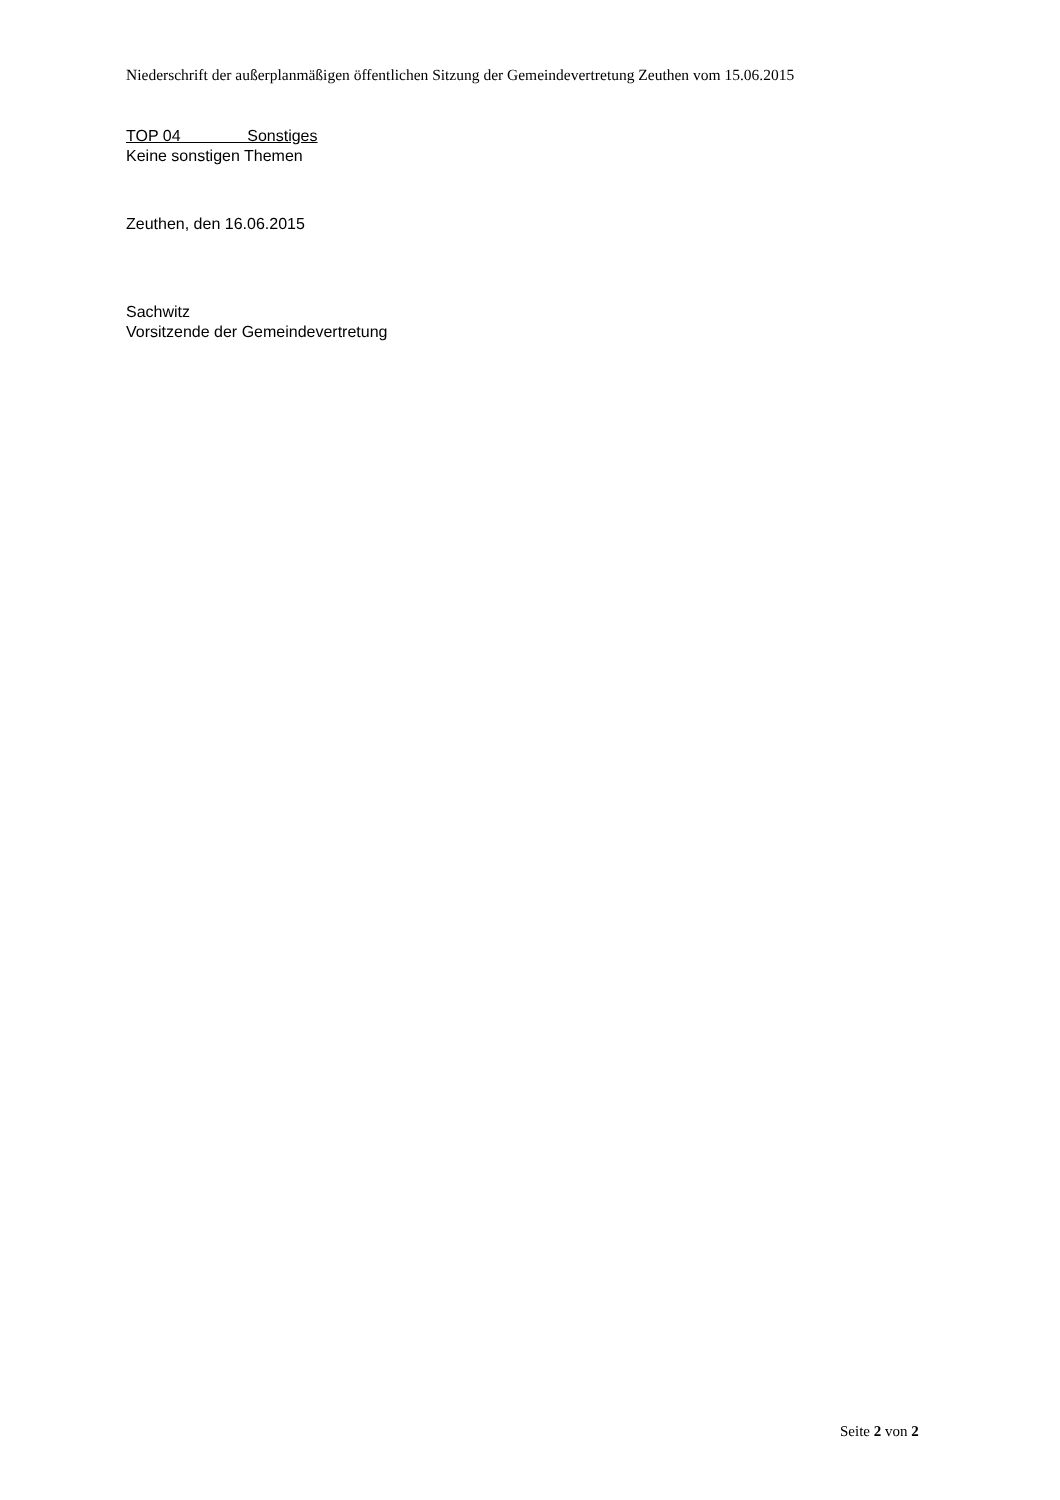Niederschrift der außerplanmäßigen öffentlichen Sitzung der Gemeindevertretung Zeuthen vom 15.06.2015
TOP 04 Sonstiges
Keine sonstigen Themen
Zeuthen, den 16.06.2015
Sachwitz
Vorsitzende der Gemeindevertretung
Seite 2 von 2